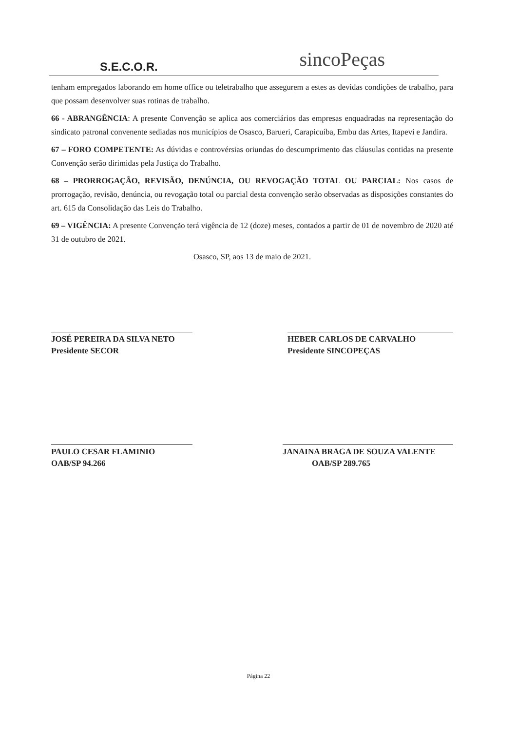S.E.C.O.R.
sincoPeças
tenham empregados laborando em home office ou teletrabalho que assegurem a estes as devidas condições de trabalho, para que possam desenvolver suas rotinas de trabalho.
66 - ABRANGÊNCIA: A presente Convenção se aplica aos comerciários das empresas enquadradas na representação do sindicato patronal convenente sediadas nos municípios de Osasco, Barueri, Carapicuíba, Embu das Artes, Itapevi e Jandira.
67 – FORO COMPETENTE: As dúvidas e controvérsias oriundas do descumprimento das cláusulas contidas na presente Convenção serão dirimidas pela Justiça do Trabalho.
68 – PRORROGAÇÃO, REVISÃO, DENÚNCIA, OU REVOGAÇÃO TOTAL OU PARCIAL: Nos casos de prorrogação, revisão, denúncia, ou revogação total ou parcial desta convenção serão observadas as disposições constantes do art. 615 da Consolidação das Leis do Trabalho.
69 – VIGÊNCIA: A presente Convenção terá vigência de 12 (doze) meses, contados a partir de 01 de novembro de 2020 até 31 de outubro de 2021.
Osasco, SP, aos 13 de maio de 2021.
JOSÉ PEREIRA DA SILVA NETO
Presidente SECOR
HEBER CARLOS DE CARVALHO
Presidente SINCOPEÇAS
PAULO CESAR FLAMINIO
OAB/SP 94.266
JANAINA BRAGA DE SOUZA VALENTE
OAB/SP 289.765
Página 22